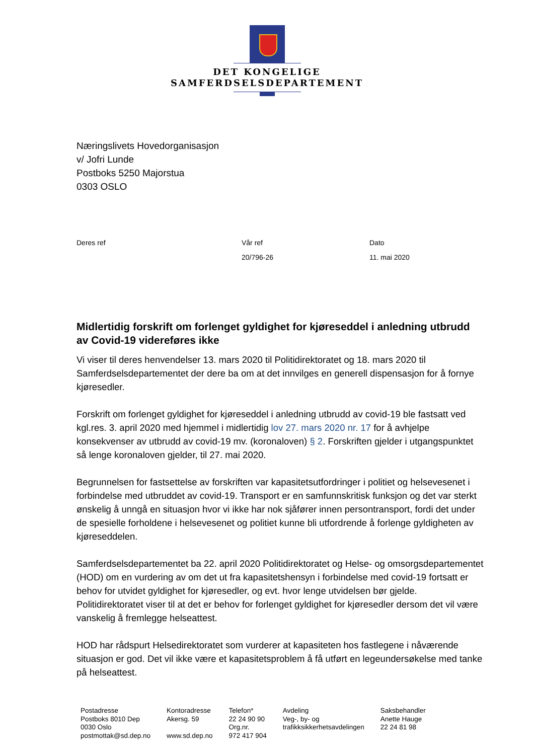DET KONGELIGE
SAMFERDSELSDEPARTEMENT
Næringslivets Hovedorganisasjon
v/ Jofri Lunde
Postboks 5250 Majorstua
0303 OSLO
| Deres ref | Vår ref | Dato |
| | 20/796-26 | 11. mai 2020 |
Midlertidig forskrift om forlenget gyldighet for kjøreseddel i anledning utbrudd av Covid-19 videreføres ikke
Vi viser til deres henvendelser 13. mars 2020 til Politidirektoratet og 18. mars 2020 til Samferdselsdepartementet der dere ba om at det innvilges en generell dispensasjon for å fornye kjøresedler.
Forskrift om forlenget gyldighet for kjøreseddel i anledning utbrudd av covid-19 ble fastsatt ved kgl.res. 3. april 2020 med hjemmel i midlertidig lov 27. mars 2020 nr. 17 for å avhjelpe konsekvenser av utbrudd av covid-19 mv. (koronaloven) § 2. Forskriften gjelder i utgangspunktet så lenge koronaloven gjelder, til 27. mai 2020.
Begrunnelsen for fastsettelse av forskriften var kapasitetsutfordringer i politiet og helsevesenet i forbindelse med utbruddet av covid-19. Transport er en samfunnskritisk funksjon og det var sterkt ønskelig å unngå en situasjon hvor vi ikke har nok sjåfører innen persontransport, fordi det under de spesielle forholdene i helsevesenet og politiet kunne bli utfordrende å forlenge gyldigheten av kjøreseddelen.
Samferdselsdepartementet ba 22. april 2020 Politidirektoratet og Helse- og omsorgsdepartementet (HOD) om en vurdering av om det ut fra kapasitetshensyn i forbindelse med covid-19 fortsatt er behov for utvidet gyldighet for kjøresedler, og evt. hvor lenge utvidelsen bør gjelde. Politidirektoratet viser til at det er behov for forlenget gyldighet for kjøresedler dersom det vil være vanskelig å fremlegge helseattest.
HOD har rådspurt Helsedirektoratet som vurderer at kapasiteten hos fastlegene i nåværende situasjon er god. Det vil ikke være et kapasitetsproblem å få utført en legeundersøkelse med tanke på helseattest.
| Postadresse Postboks 8010 Dep 0030 Oslo postmottak@sd.dep.no | Kontoradresse Akersg. 59 www.sd.dep.no | Telefon* 22 24 90 90 Org.nr. 972 417 904 | Avdeling Veg-, by- og trafikksikkerhetsavdelingen | Saksbehandler Anette Hauge 22 24 81 98 |